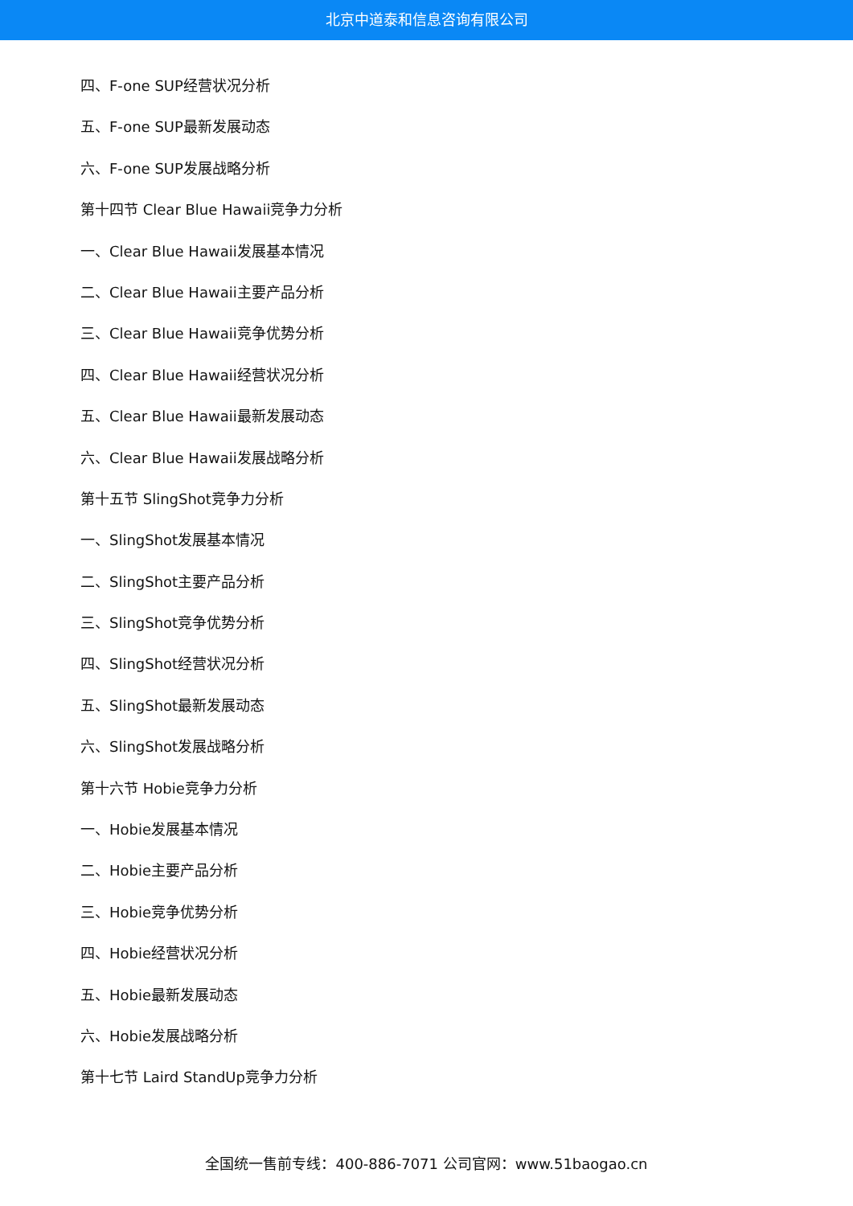北京中道泰和信息咨询有限公司
四、F-one SUP经营状况分析
五、F-one SUP最新发展动态
六、F-one SUP发展战略分析
第十四节 Clear Blue Hawaii竞争力分析
一、Clear Blue Hawaii发展基本情况
二、Clear Blue Hawaii主要产品分析
三、Clear Blue Hawaii竞争优势分析
四、Clear Blue Hawaii经营状况分析
五、Clear Blue Hawaii最新发展动态
六、Clear Blue Hawaii发展战略分析
第十五节 SlingShot竞争力分析
一、SlingShot发展基本情况
二、SlingShot主要产品分析
三、SlingShot竞争优势分析
四、SlingShot经营状况分析
五、SlingShot最新发展动态
六、SlingShot发展战略分析
第十六节 Hobie竞争力分析
一、Hobie发展基本情况
二、Hobie主要产品分析
三、Hobie竞争优势分析
四、Hobie经营状况分析
五、Hobie最新发展动态
六、Hobie发展战略分析
第十七节 Laird StandUp竞争力分析
全国统一售前专线：400-886-7071 公司官网：www.51baogao.cn